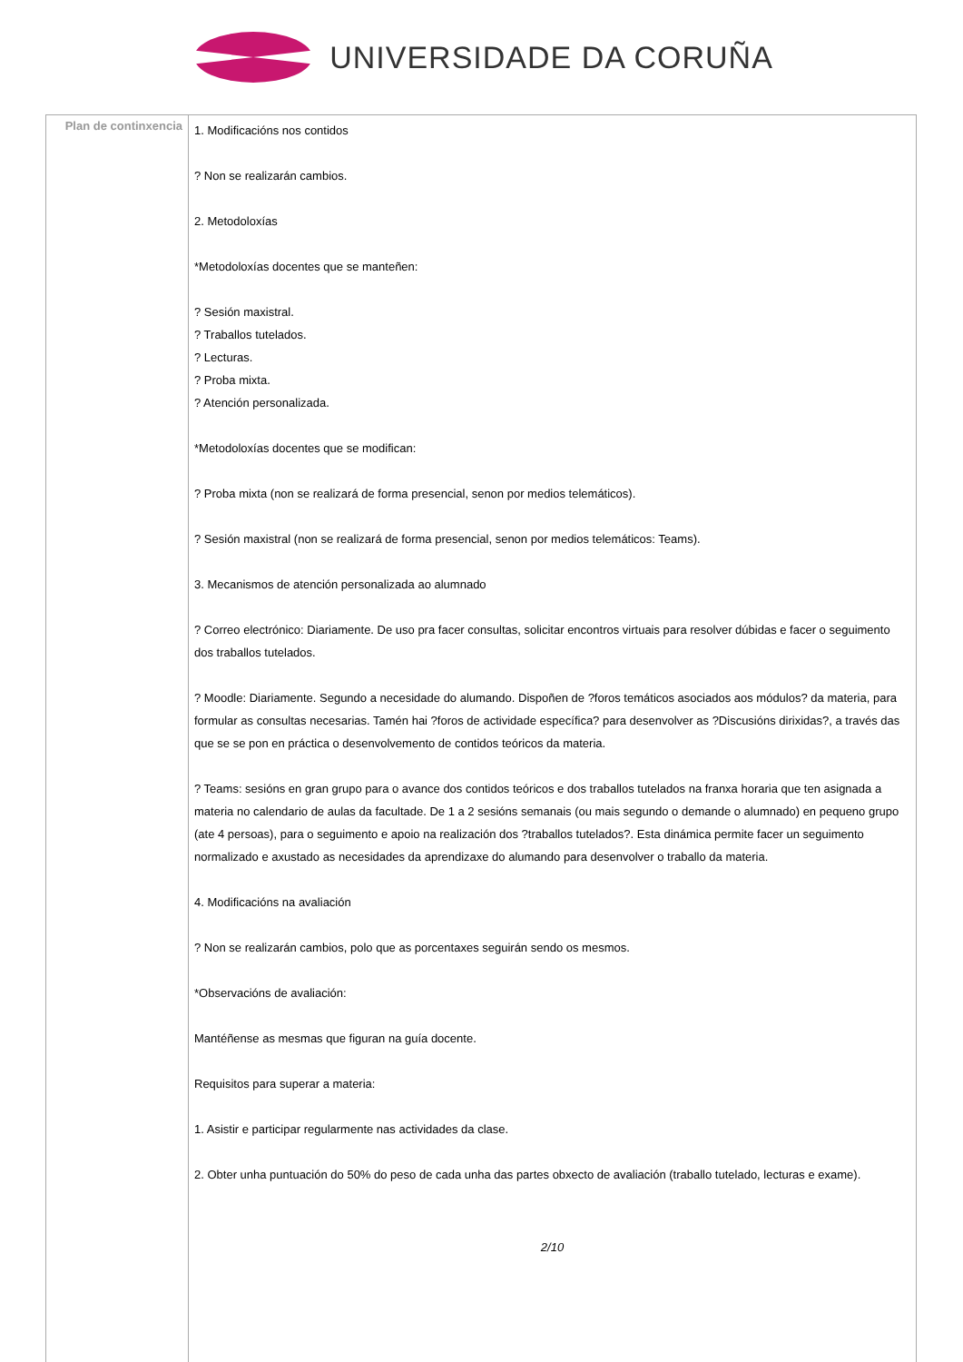UNIVERSIDADE DA CORUÑA
| Plan de continxencia | 1. Modificacións nos contidos ? Non se realizarán cambios. 2. Metodoloxías *Metodoloxías docentes que se manteñen: ? Sesión maxistral. ? Traballos tutelados. ? Lecturas. ? Proba mixta. ? Atención personalizada. *Metodoloxías docentes que se modifican: ? Proba mixta (non se realizará de forma presencial, senon por medios telemáticos). ? Sesión maxistral (non se realizará de forma presencial, senon por medios telemáticos: Teams). 3. Mecanismos de atención personalizada ao alumnado ? Correo electrónico: Diariamente. De uso pra facer consultas, solicitar encontros virtuais para resolver dúbidas e facer o seguimento dos traballos tutelados. ? Moodle: Diariamente. Segundo a necesidade do alumando. Dispoñen de ?foros temáticos asociados aos módulos? da materia, para formular as consultas necesarias. Tamén hai ?foros de actividade específica? para desenvolver as ?Discusións dirixidas?, a través das que se se pon en práctica o desenvolvemento de contidos teóricos da materia. ? Teams: sesións en gran grupo para o avance dos contidos teóricos e dos traballos tutelados na franxa horaria que ten asignada a materia no calendario de aulas da facultade. De 1 a 2 sesións semanais (ou mais segundo o demande o alumnado) en pequeno grupo (ate 4 persoas), para o seguimento e apoio na realización dos ?traballos tutelados?. Esta dinámica permite facer un seguimento normalizado e axustado as necesidades da aprendizaxe do alumando para desenvolver o traballo da materia. 4. Modificacións na avaliación ? Non se realizarán cambios, polo que as porcentaxes seguirán sendo os mesmos. *Observacións de avaliación: Mantéñense as mesmas que figuran na guía docente. Requisitos para superar a materia: 1. Asistir e participar regularmente nas actividades da clase. 2. Obter unha puntuación do 50% do peso de cada unha das partes obxecto de avaliación (traballo tutelado, lecturas e exame). 2/10 |